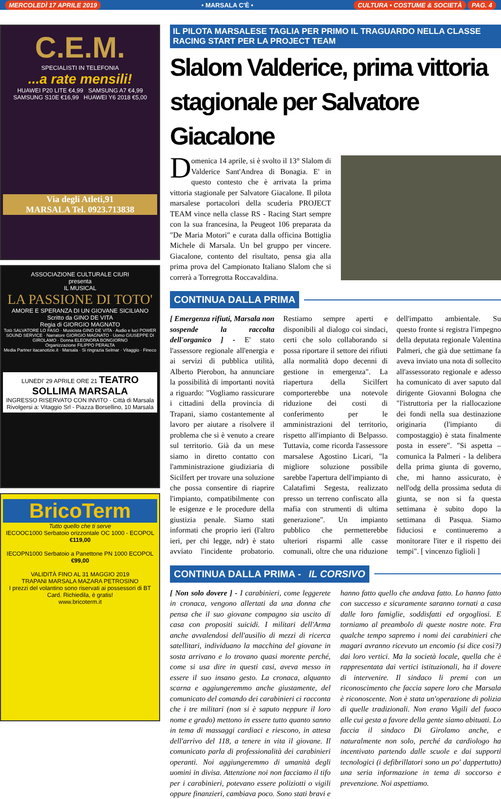MERCOLEDÌ 17 APRILE 2019 • MARSALA C'È • CULTURA • COSTUME & SOCIETÀ PAG. 4
C.E.M.
SPECIALISTI IN TELEFONIA
...a rate mensili!
HUAWEI P20 LITE €4,99 SAMSUNG A7 €4,99
SAMSUNG S10E €16,99 HUAWEI Y6 2018 €5,00
Via degli Atleti,91
MARSALA Tel. 0923.713838
ASSOCIAZIONE CULTURALE CIURI
presenta
IL MUSICAL
LA PASSIONE DI TOTO'
AMORE E SPERANZA DI UN GIOVANE SICILIANO
Scritto da GINO DE VITA
Regia di GIORGIO MAGNATO
Totò SALVATORE LO FASO · Musicista GINO DE VITA · Audio e luci POWER SOUND SERVICE · Narratore GIORGIO MAGNATO · Uomo GIUSEPPE DI GIROLAMO · Donna ELEONORA BONGIORNO
Organizzazione FILIPPO PERALTA
Media Partner itacanotizie.it · Marsala · Si ringrazia Selmar · Vitaggio · Fineco
LUNEDI' 29 APRILE ORE 21 TEATRO SOLLIMA MARSALA
INGRESSO RISERVATO CON INVITO · Città di Marsala
Rivolgersi a: Vitaggio Srl - Piazza Borsellino, 10 Marsala
BricoTerm
Tutto quello che ti serve
IECOOC1000 Serbatoio orizzontale OC 1000 - ECOPOL €119,00
IECOPN1000 Serbatoio a Panettone PN 1000 ECOPOL €99,00
VALIDITÀ FINO AL 31 MAGGIO 2019
TRAPANI MARSALA MAZARA PETROSINO
I prezzi del volantino sono riservati ai possessori di BT Card. Richiedila, è gratis!
www.bricoterm.it
IL PILOTA MARSALESE TAGLIA PER PRIMO IL TRAGUARDO NELLA CLASSE RACING START PER LA PROJECT TEAM
Slalom Valderice, prima vittoria stagionale per Salvatore Giacalone
Domenica 14 aprile, si è svolto il 13° Slalom di Valderice Sant'Andrea di Bonagia. E' in questo contesto che è arrivata la prima vittoria stagionale per Salvatore Giacalone. Il pilota marsalese portacolori della scuderia PROJECT TEAM vince nella classe RS - Racing Start sempre con la sua francesina, la Peugeot 106 preparata da "De Maria Motori" e curata dalla officina Bottiglia Michele di Marsala. Un bel gruppo per vincere. Giacalone, contento del risultato, pensa gia alla prima prova del Campionato Italiano Slalom che si correrà a Torregrotta Roccavaldina.
CONTINUA DALLA PRIMA
[ Emergenza rifiuti, Marsala non sospende la raccolta dell'organico ] - E' stato l'assessore regionale all'energia e ai servizi di pubblica utilità, Alberto Pierobon, ha annunciare la possibilità di importanti novità a riguardo: "Vogliamo rassicurare i cittadini della provincia di Trapani, siamo costantemente al lavoro per aiutare a risolvere il problema che si è venuto a creare sul territorio. Già da un mese siamo in diretto contatto con l'amministrazione giudiziaria di Sicilfert per trovare una soluzione che possa consentire di riaprire l'impianto, compatibilmente con le esigenze e le procedure della giustizia penale. Siamo stati informati che proprio ieri (l'altro ieri, per chi legge, ndr) è stato avviato l'incidente probatorio. Restiamo sempre aperti e disponibili al dialogo coi sindaci, certi che solo collaborando si possa riportare il settore dei rifiuti alla normalità dopo decenni di gestione in emergenza". La riapertura della Sicilfert comporterebbe una notevole riduzione dei costi di conferimento per le amministrazioni del territorio, rispetto all'impianto di Belpasso. Tuttavia, come ricorda l'assessore marsalese Agostino Licari, "la migliore soluzione possibile sarebbe l'apertura dell'impianto di Calatafimi Segesta, realizzato presso un terreno confiscato alla mafia con strumenti di ultima generazione". Un impianto pubblico che permetterebbe ulteriori risparmi alle casse comunali, oltre che una riduzione dell'impatto ambientale. Su questo fronte si registra l'impegno della deputata regionale Valentina Palmeri, che già due settimane fa aveva inviato una nota di sollecito all'assessorato regionale e adesso ha comunicato di aver saputo dal dirigente Giovanni Bologna che "l'istruttoria per la riallocazione dei fondi nella sua destinazione originaria (l'impianto di compostaggio) è stata finalmente posta in essere". "Si aspetta – comunica la Palmeri - la delibera della prima giunta di governo, che, mi hanno assicurato, è nell'odg della prossima seduta di giunta, se non si fa questa settimana è subito dopo la settimana di Pasqua. Siamo fiduciosi e continueremo a monitorare l'iter e il rispetto dei tempi". [ vincenzo figlioli ]
CONTINUA DALLA PRIMA - IL CORSIVO
[ Non solo dovere ] - I carabinieri, come leggerete in cronaca, vengono allertati da una donna che pensa che il suo giovane compagno sia uscito di casa con propositi suicidi. I militari dell'Arma anche avvalendosi dell'ausilio di mezzi di ricerca satellitari, individuano la macchina del giovane in sosta arrivano e lo trovano quasi morente perché, come si usa dire in questi casi, aveva messo in essere il suo insano gesto. La cronaca, alquanto scarna e aggiungeremmo anche giustamente, del comunicato del comando dei carabinieri ci racconta che i tre militari (non si è saputo neppure il loro nome e grado) mettono in essere tutto quanto sanno in tema di massaggi cardiaci e riescono, in attesa dell'arrivo del 118, a tenere in vita il giovane. Il comunicato parla di professionalità dei carabinieri operanti. Noi aggiungeremmo di umanità degli uomini in divisa. Attenzione noi non facciamo il tifo per i carabinieri, potevano essere poliziotti o vigili oppure finanzieri, cambiava poco. Sono stati bravi e hanno fatto quello che andava fatto. Lo hanno fatto con successo e sicuramente saranno tornati a casa dalle loro famiglie, soddisfatti ed orgogliosi. E torniamo al preambolo di queste nostre note. Fra qualche tempo sapremo i nomi dei carabinieri che magari avranno ricevuto un encomio (si dice così?) dai loro vertici. Ma la società locale, quella che è rappresentata dai vertici istituzionali, ha il dovere di intervenire. Il sindaco li premi con un riconoscimento che faccia sapere loro che Marsala è riconoscente. Non è stata un'operazione di polizia di quelle tradizionali. Non erano Vigili del fuoco alle cui gesta a favore della gente siamo abituati. Lo faccia il sindaco Di Girolamo anche, e naturalmente non solo, perché da cardiologo ha incentivato partendo dalle scuole e dai supporti tecnologici (i defibrillatori sono un po' dappertutto) una seria informazione in tema di soccorso e prevenzione. Noi aspettiamo.